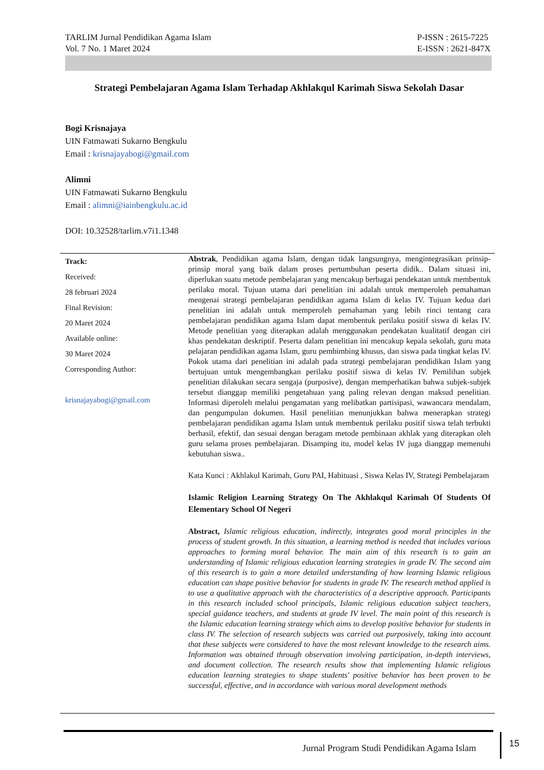TARLIM Jurnal Pendidikan Agama Islam
Vol. 7 No. 1 Maret 2024
P-ISSN : 2615-7225
E-ISSN : 2621-847X
Strategi Pembelajaran Agama Islam Terhadap Akhlakqul Karimah Siswa Sekolah Dasar
Bogi Krisnajaya
UIN Fatmawati Sukarno Bengkulu
Email : krisnajayabogi@gmail.com
Alimni
UIN Fatmawati Sukarno Bengkulu
Email : alimni@iainbengkulu.ac.id
DOI: 10.32528/tarlim.v7i1.1348
Track:
Received:
28 februari 2024
Final Revision:
20 Maret 2024
Available online:
30 Maret 2024
Corresponding Author:
krisnajayabogi@gmail.com
Abstrak, Pendidikan agama Islam, dengan tidak langsungnya, mengintegrasikan prinsip-prinsip moral yang baik dalam proses pertumbuhan peserta didik.. Dalam situasi ini, diperlukan suatu metode pembelajaran yang mencakup berbagai pendekatan untuk membentuk perilaku moral. Tujuan utama dari penelitian ini adalah untuk memperoleh pemahaman mengenai strategi pembelajaran pendidikan agama Islam di kelas IV. Tujuan kedua dari penelitian ini adalah untuk memperoleh pemahaman yang lebih rinci tentang cara pembelajaran pendidikan agama Islam dapat membentuk perilaku positif siswa di kelas IV. Metode penelitian yang diterapkan adalah menggunakan pendekatan kualitatif dengan ciri khas pendekatan deskriptif. Peserta dalam penelitian ini mencakup kepala sekolah, guru mata pelajaran pendidikan agama Islam, guru pembimbing khusus, dan siswa pada tingkat kelas IV. Pokok utama dari penelitian ini adalah pada strategi pembelajaran pendidikan Islam yang bertujuan untuk mengembangkan perilaku positif siswa di kelas IV. Pemilihan subjek penelitian dilakukan secara sengaja (purposive), dengan memperhatikan bahwa subjek-subjek tersebut dianggap memiliki pengetahuan yang paling relevan dengan maksud penelitian. Informasi diperoleh melalui pengamatan yang melibatkan partisipasi, wawancara mendalam, dan pengumpulan dokumen. Hasil penelitian menunjukkan bahwa menerapkan strategi pembelajaran pendidikan agama Islam untuk membentuk perilaku positif siswa telah terbukti berhasil, efektif, dan sesuai dengan beragam metode pembinaan akhlak yang diterapkan oleh guru selama proses pembelajaran. Disamping itu, model kelas IV juga dianggap memenuhi kebutuhan siswa..
Kata Kunci : Akhlakul Karimah, Guru PAI, Habituasi , Siswa Kelas IV, Strategi Pembelajaram
Islamic Religion Learning Strategy On The Akhlakqul Karimah Of Students Of Elementary School Of Negeri
Abstract, Islamic religious education, indirectly, integrates good moral principles in the process of student growth. In this situation, a learning method is needed that includes various approaches to forming moral behavior. The main aim of this research is to gain an understanding of Islamic religious education learning strategies in grade IV. The second aim of this research is to gain a more detailed understanding of how learning Islamic religious education can shape positive behavior for students in grade IV. The research method applied is to use a qualitative approach with the characteristics of a descriptive approach. Participants in this research included school principals, Islamic religious education subject teachers, special guidance teachers, and students at grade IV level. The main point of this research is the Islamic education learning strategy which aims to develop positive behavior for students in class IV. The selection of research subjects was carried out purposively, taking into account that these subjects were considered to have the most relevant knowledge to the research aims. Information was obtained through observation involving participation, in-depth interviews, and document collection. The research results show that implementing Islamic religious education learning strategies to shape students' positive behavior has been proven to be successful, effective, and in accordance with various moral development methods
Jurnal Program Studi Pendidikan Agama Islam
15